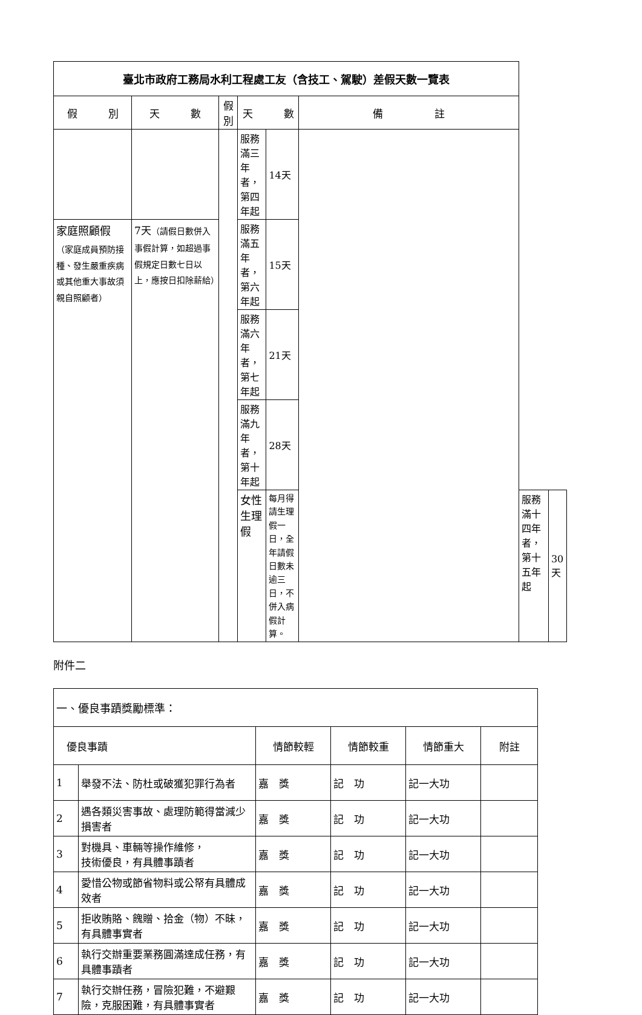| 臺北市政府工務局水利工程處工友（含技工、駕駛）差假天數一覽表 | | | | | | | |
| 假 別 | 天 數 | 假別 | 天 數 | | 備 註 | | |
| | | | 服務滿三年者，第四年起 | 14天 | | | |
| 家庭照顧假 （家庭成員預防接種、發生嚴重疾病或其他重大事故須親自照顧者） | 7天 （請假日數併入事假計算，如超過事假規定日數七日以上，應按日扣除薪給） | | 服務滿五年者，第六年起 | 15天 | | | |
| | | | 服務滿六年者，第七年起 | 21天 | | | |
| | | | 服務滿九年者，第十年起 | 28天 | | | |
| | | | 女性生理假 | 每月得請生理假一日，全年請假日數未逾三日，不併入病假計算。 | | 服務滿十四年者，第十五年起 | 30天 |
附件二
| 一、優良事蹟獎勵標準： | | | | | |
| 優良事蹟 | | 情節較輕 | 情節較重 | 情節重大 | 附註 |
| 1 | 舉發不法、防杜或破獲犯罪行為者 | 嘉 獎 | 記 功 | 記一大功 | |
| 2 | 遇各類災害事故、處理防範得當減少損害者 | 嘉 獎 | 記 功 | 記一大功 | |
| 3 | 對機具、車輛等操作維修， 技術優良，有具體事蹟者 | 嘉 獎 | 記 功 | 記一大功 | |
| 4 | 愛惜公物或節省物料或公帑有具體成效者 | 嘉 獎 | 記 功 | 記一大功 | |
| 5 | 拒收賄賂、餽贈、拾金（物）不昧，有具體事實者 | 嘉 獎 | 記 功 | 記一大功 | |
| 6 | 執行交辦重要業務圓滿達成任務，有具體事蹟者 | 嘉 獎 | 記 功 | 記一大功 | |
| 7 | 執行交辦任務，冒險犯難，不避艱險，克服困難，有具體事實者 | 嘉 獎 | 記 功 | 記一大功 | |